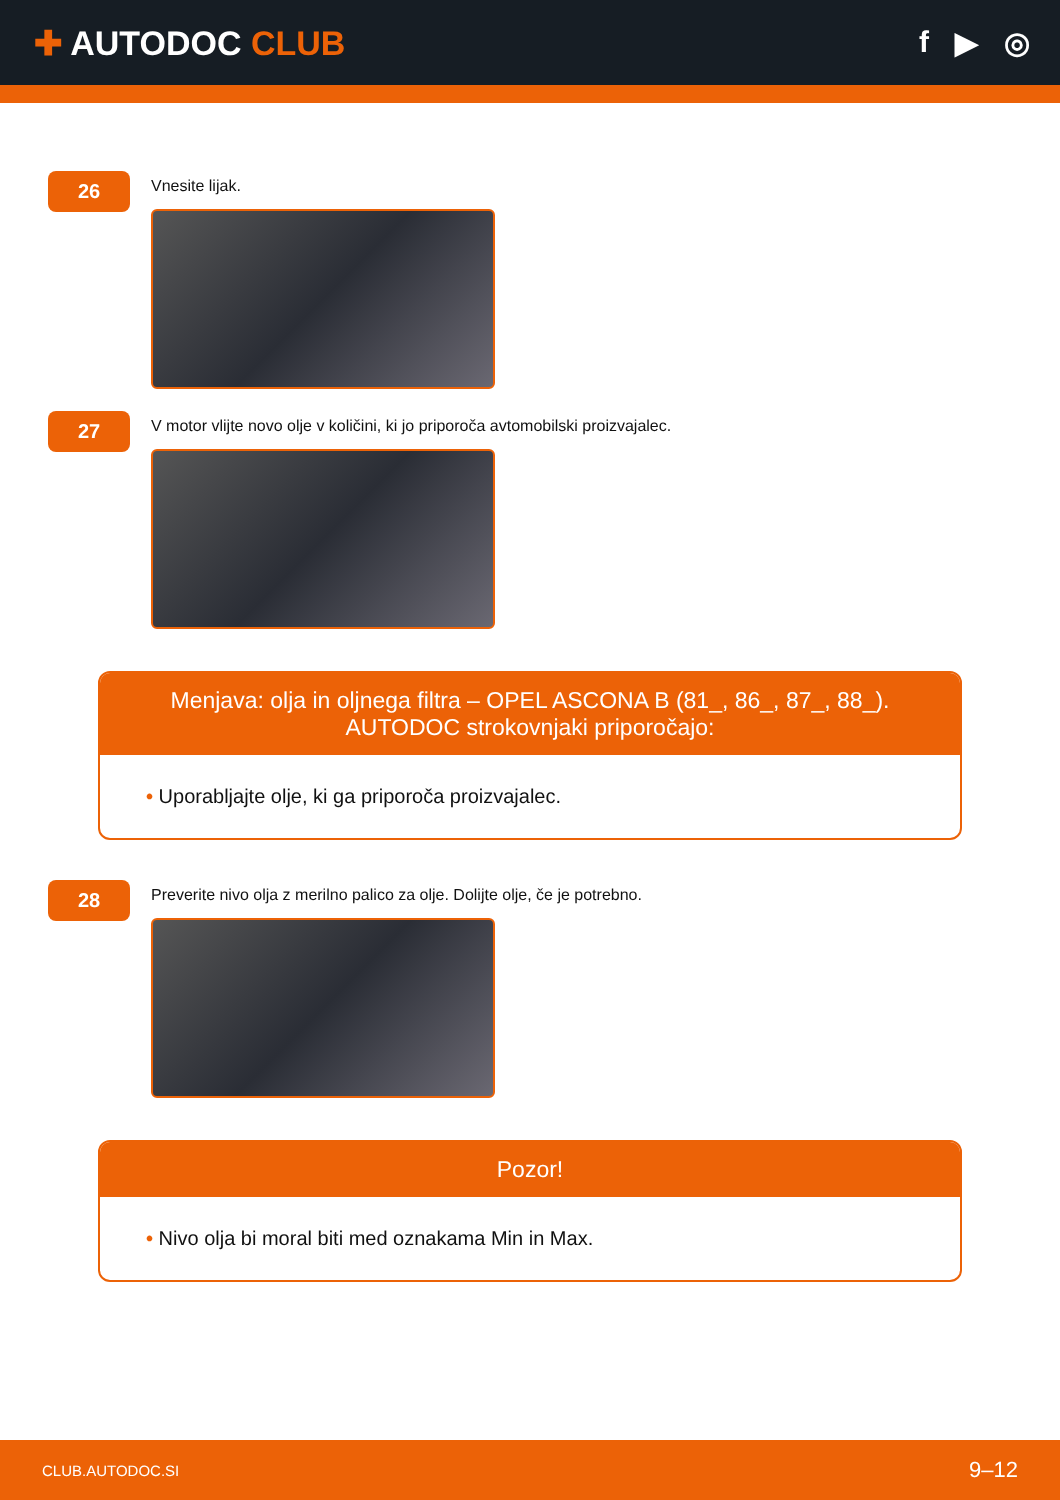✚ AUTODOC CLUB f ▶ ◎
26
Vnesite lijak.
27
V motor vlijte novo olje v količini, ki jo priporoča avtomobilski proizvajalec.
Menjava: olja in oljnega filtra – OPEL ASCONA B (81_, 86_, 87_, 88_).
AUTODOC strokovnjaki priporočajo:
• Uporabljajte olje, ki ga priporoča proizvajalec.
28
Preverite nivo olja z merilno palico za olje. Dolijte olje, če je potrebno.
Pozor!
• Nivo olja bi moral biti med oznakama Min in Max.
CLUB.AUTODOC.SI 9–12